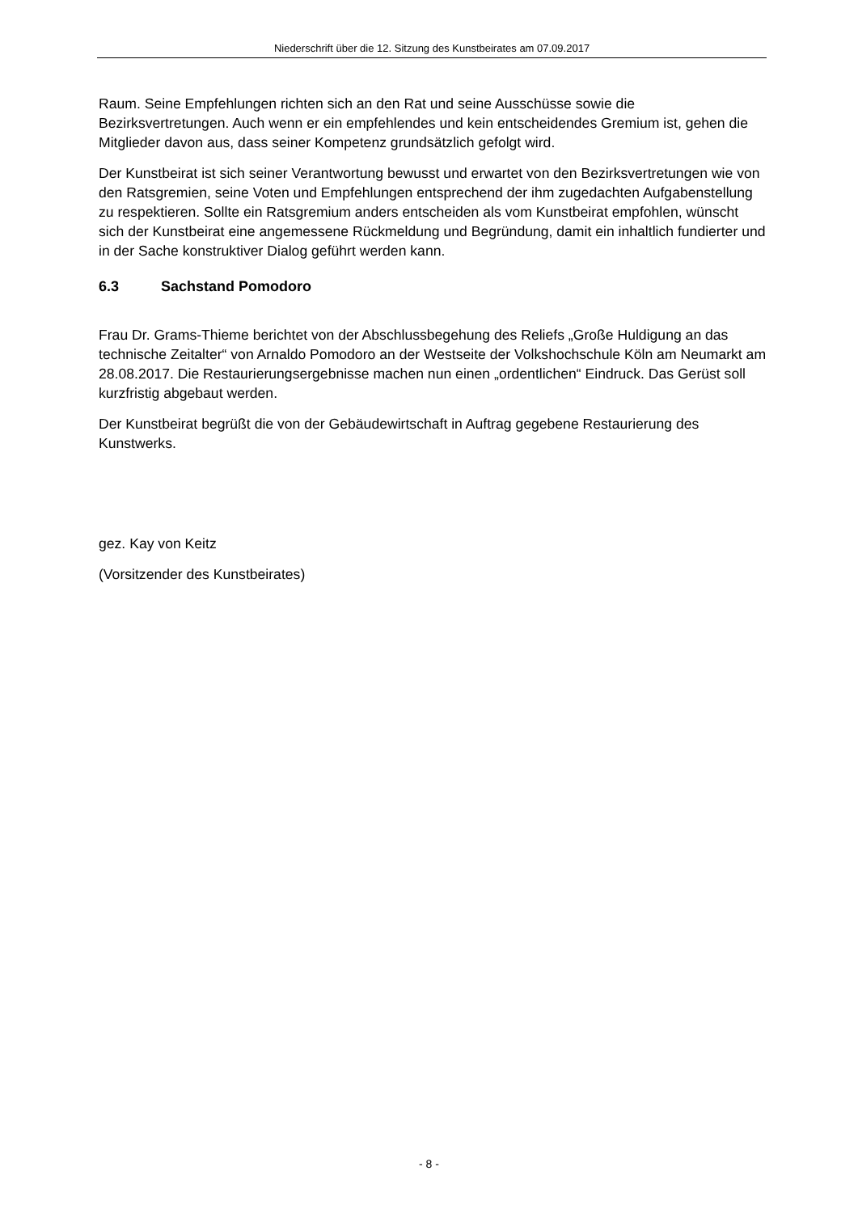Niederschrift über die 12. Sitzung des Kunstbeirates am 07.09.2017
Raum. Seine Empfehlungen richten sich an den Rat und seine Ausschüsse sowie die Bezirksvertretungen. Auch wenn er ein empfehlendes und kein entscheidendes Gremium ist, gehen die Mitglieder davon aus, dass seiner Kompetenz grundsätzlich gefolgt wird.
Der Kunstbeirat ist sich seiner Verantwortung bewusst und erwartet von den Bezirksvertretungen wie von den Ratsgremien, seine Voten und Empfehlungen entsprechend der ihm zugedachten Aufgabenstellung zu respektieren. Sollte ein Ratsgremium anders entscheiden als vom Kunstbeirat empfohlen, wünscht sich der Kunstbeirat eine angemessene Rückmeldung und Begründung, damit ein inhaltlich fundierter und in der Sache konstruktiver Dialog geführt werden kann.
6.3 Sachstand Pomodoro
Frau Dr. Grams-Thieme berichtet von der Abschlussbegehung des Reliefs „Große Huldigung an das technische Zeitalter“ von Arnaldo Pomodoro an der Westseite der Volkshochschule Köln am Neumarkt am 28.08.2017. Die Restaurierungsergebnisse machen nun einen „ordentlichen“ Eindruck. Das Gerüst soll kurzfristig abgebaut werden.
Der Kunstbeirat begrüßt die von der Gebäudewirtschaft in Auftrag gegebene Restaurierung des Kunstwerks.
gez. Kay von Keitz
(Vorsitzender des Kunstbeirates)
- 8 -